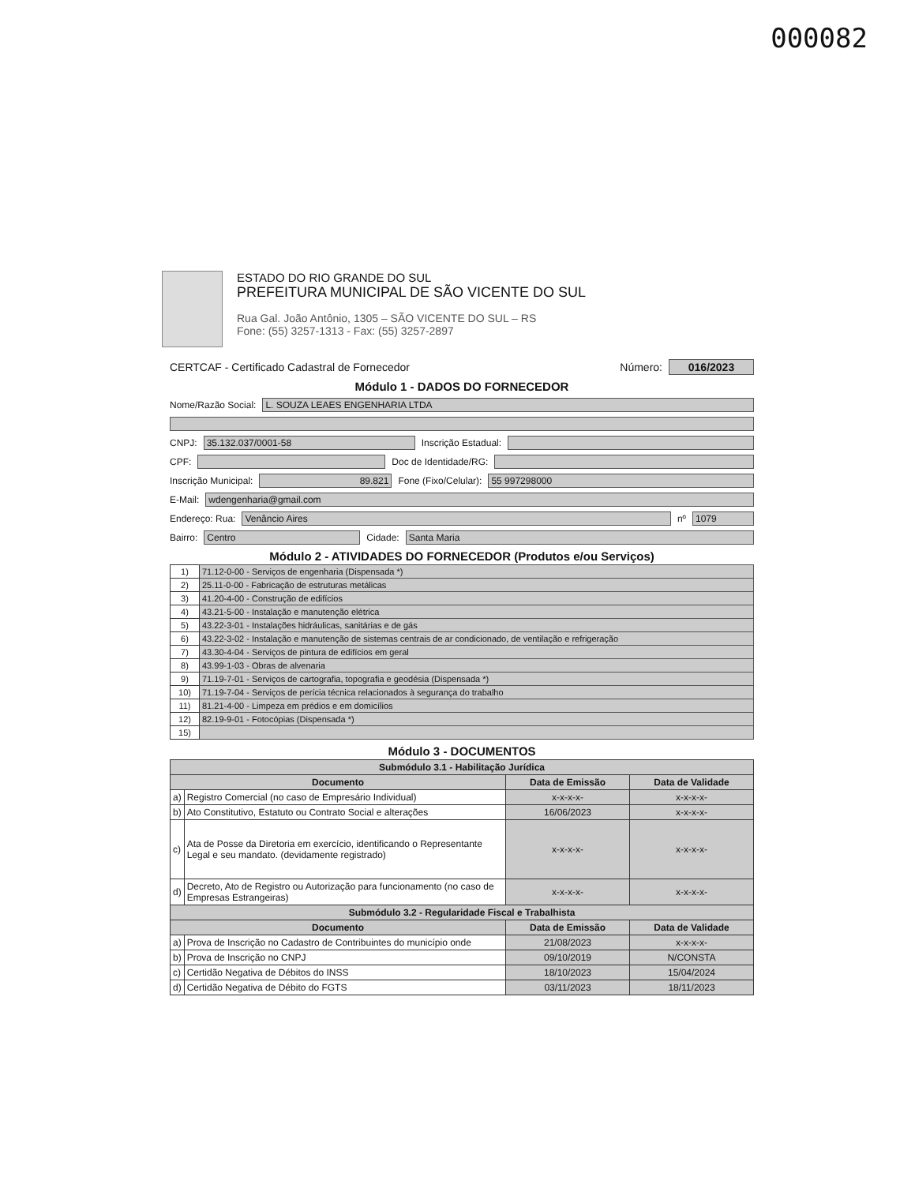000082
ESTADO DO RIO GRANDE DO SUL
PREFEITURA MUNICIPAL DE SÃO VICENTE DO SUL
Rua Gal. João Antônio, 1305 – SÃO VICENTE DO SUL – RS
Fone: (55) 3257-1313 - Fax: (55) 3257-2897
CERTCAF - Certificado Cadastral de Fornecedor Número: 016/2023
Módulo 1 - DADOS DO FORNECEDOR
Nome/Razão Social: L. SOUZA LEAES ENGENHARIA LTDA
CNPJ: 35.132.037/0001-58 Inscrição Estadual:
CPF: Doc de Identidade/RG:
Inscrição Municipal: 89.821 Fone (Fixo/Celular): 55 997298000
E-Mail: wdengenharia@gmail.com
Endereço: Rua: Venâncio Aires nº 1079
Bairro: Centro Cidade: Santa Maria
Módulo 2 - ATIVIDADES DO FORNECEDOR (Produtos e/ou Serviços)
| 1) | 71.12-0-00 - Serviços de engenharia (Dispensada *) |
| 2) | 25.11-0-00 - Fabricação de estruturas metálicas |
| 3) | 41.20-4-00 - Construção de edifícios |
| 4) | 43.21-5-00 - Instalação e manutenção elétrica |
| 5) | 43.22-3-01 - Instalações hidráulicas, sanitárias e de gás |
| 6) | 43.22-3-02 - Instalação e manutenção de sistemas centrais de ar condicionado, de ventilação e refrigeração |
| 7) | 43.30-4-04 - Serviços de pintura de edifícios em geral |
| 8) | 43.99-1-03 - Obras de alvenaria |
| 9) | 71.19-7-01 - Serviços de cartografia, topografia e geodésia (Dispensada *) |
| 10) | 71.19-7-04 - Serviços de perícia técnica relacionados à segurança do trabalho |
| 11) | 81.21-4-00 - Limpeza em prédios e em domicílios |
| 12) | 82.19-9-01 - Fotocópias (Dispensada *) |
| 15) | |
Módulo 3 - DOCUMENTOS
| Submódulo 3.1 - Habilitação Jurídica | | | |
| Documento | | Data de Emissão | Data de Validade |
| a) | Registro Comercial (no caso de Empresário Individual) | x-x-x-x- | x-x-x-x- |
| b) | Ato Constitutivo, Estatuto ou Contrato Social e alterações | 16/06/2023 | x-x-x-x- |
| c) | Ata de Posse da Diretoria em exercício, identificando o Representante Legal e seu mandato. (devidamente registrado) | x-x-x-x- | x-x-x-x- |
| d) | Decreto, Ato de Registro ou Autorização para funcionamento (no caso de Empresas Estrangeiras) | x-x-x-x- | x-x-x-x- |
| Submódulo 3.2 - Regularidade Fiscal e Trabalhista | | | |
| Documento | | Data de Emissão | Data de Validade |
| a) | Prova de Inscrição no Cadastro de Contribuintes do município onde | 21/08/2023 | x-x-x-x- |
| b) | Prova de Inscrição no CNPJ | 09/10/2019 | N/CONSTA |
| c) | Certidão Negativa de Débitos do INSS | 18/10/2023 | 15/04/2024 |
| d) | Certidão Negativa de Débito do FGTS | 03/11/2023 | 18/11/2023 |